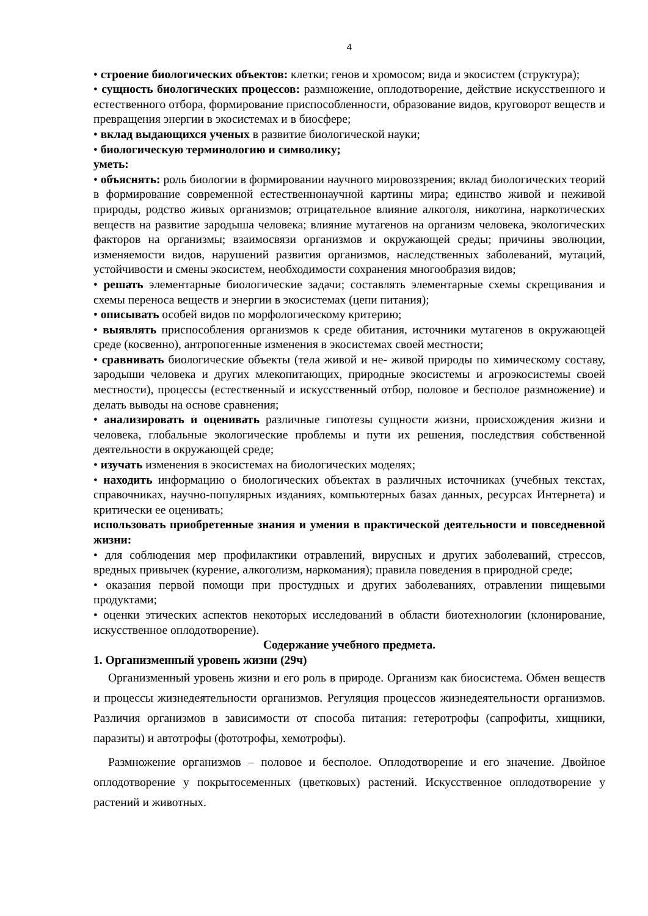4
• строение биологических объектов: клетки; генов и хромосом; вида и экосистем (структура);
• сущность биологических процессов: размножение, оплодотворение, действие искусственного и естественного отбора, формирование приспособленности, образование видов, круговорот веществ и превращения энергии в экосистемах и в биосфере;
• вклад выдающихся ученых в развитие биологической науки;
• биологическую терминологию и символику;
уметь:
• объяснять: роль биологии в формировании научного мировоззрения; вклад биологических теорий в формирование современной естественнонаучной картины мира; единство живой и неживой природы, родство живых организмов; отрицательное влияние алкоголя, никотина, наркотических веществ на развитие зародыша человека; влияние мутагенов на организм человека, экологических факторов на организмы; взаимосвязи организмов и окружающей среды; причины эволюции, изменяемости видов, нарушений развития организмов, наследственных заболеваний, мутаций, устойчивости и смены экосистем, необходимости сохранения многообразия видов;
• решать элементарные биологические задачи; составлять элементарные схемы скрещивания и схемы переноса веществ и энергии в экосистемах (цепи питания);
• описывать особей видов по морфологическому критерию;
• выявлять приспособления организмов к среде обитания, источники мутагенов в окружающей среде (косвенно), антропогенные изменения в экосистемах своей местности;
• сравнивать биологические объекты (тела живой и не- живой природы по химическому составу, зародыши человека и других млекопитающих, природные экосистемы и агроэкосистемы своей местности), процессы (естественный и искусственный отбор, половое и бесполое размножение) и делать выводы на основе сравнения;
• анализировать и оценивать различные гипотезы сущности жизни, происхождения жизни и человека, глобальные экологические проблемы и пути их решения, последствия собственной деятельности в окружающей среде;
• изучать изменения в экосистемах на биологических моделях;
• находить информацию о биологических объектах в различных источниках (учебных текстах, справочниках, научно-популярных изданиях, компьютерных базах данных, ресурсах Интернета) и критически ее оценивать;
использовать приобретенные знания и умения в практической деятельности и повседневной жизни:
• для соблюдения мер профилактики отравлений, вирусных и других заболеваний, стрессов, вредных привычек (курение, алкоголизм, наркомания); правила поведения в природной среде;
• оказания первой помощи при простудных и других заболеваниях, отравлении пищевыми продуктами;
• оценки этических аспектов некоторых исследований в области биотехнологии (клонирование, искусственное оплодотворение).
Содержание учебного предмета.
1. Организменный уровень жизни (29ч)
Организменный уровень жизни и его роль в природе. Организм как биосистема. Обмен веществ и процессы жизнедеятельности организмов. Регуляция процессов жизнедеятельности организмов. Различия организмов в зависимости от способа питания: гетеротрофы (сапрофиты, хищники, паразиты) и автотрофы (фототрофы, хемотрофы).
Размножение организмов – половое и бесполое. Оплодотворение и его значение. Двойное оплодотворение у покрытосеменных (цветковых) растений. Искусственное оплодотворение у растений и животных.